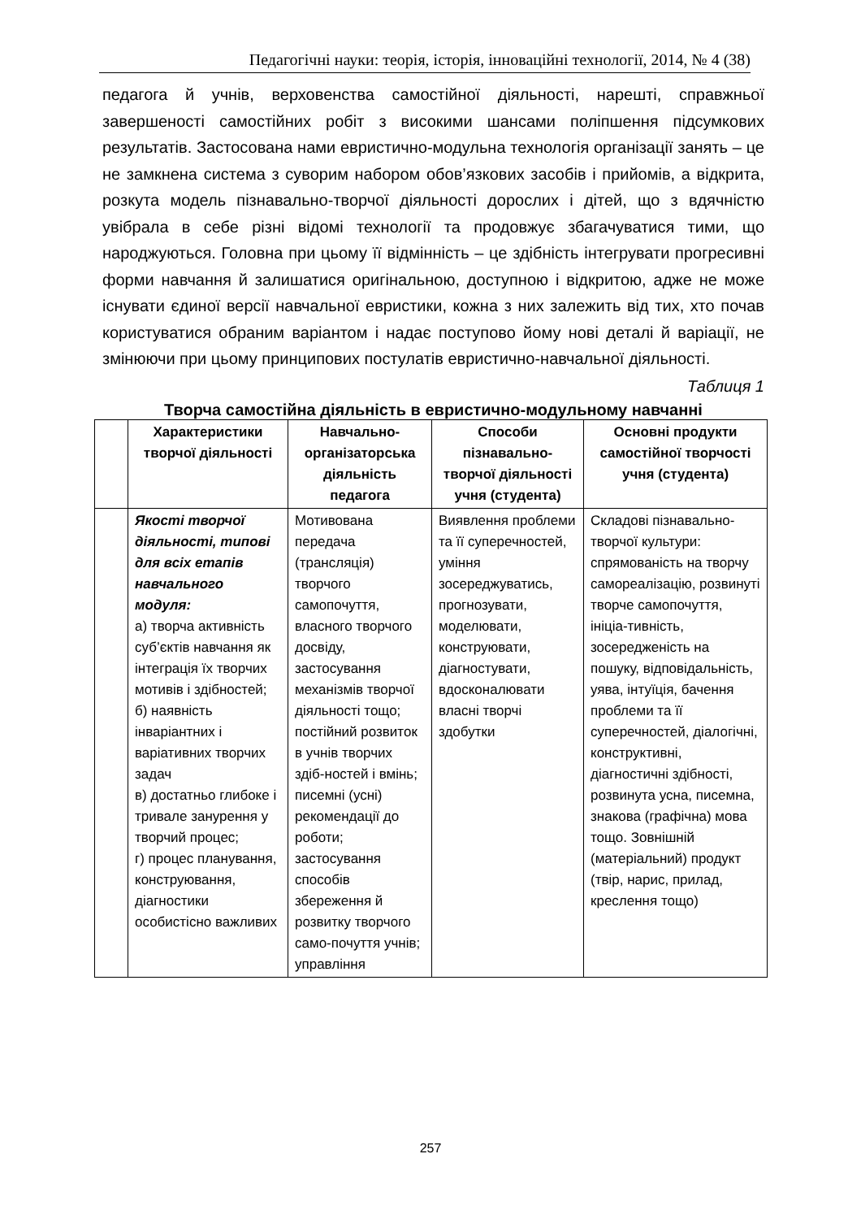Педагогічні науки: теорія, історія, інноваційні технології, 2014, № 4 (38)
педагога й учнів, верховенства самостійної діяльності, нарешті, справжньої завершеності самостійних робіт з високими шансами поліпшення підсумкових результатів. Застосована нами евристично-модульна технологія організації занять – це не замкнена система з суворим набором обов’язкових засобів і прийомів, а відкрита, розкута модель пізнавально-творчої діяльності дорослих і дітей, що з вдячністю увібрала в себе різні відомі технології та продовжує збагачуватися тими, що народжуються. Головна при цьому її відмінність – це здібність інтегрувати прогресивні форми навчання й залишатися оригінальною, доступною і відкритою, адже не може існувати єдиної версії навчальної евристики, кожна з них залежить від тих, хто почав користуватися обраним варіантом і надає поступово йому нові деталі й варіації, не змінюючи при цьому принципових постулатів евристично-навчальної діяльності.
Таблиця 1
Творча самостійна діяльність в евристично-модульному навчанні
| | Характеристики творчої діяльності | Навчально-організаторська діяльність педагога | Способи пізнавально-творчої діяльності учня (студента) | Основні продукти самостійної творчості учня (студента) |
| --- | --- | --- | --- | --- |
| | Якості творчої діяльності, типові для всіх етапів навчального модуля: а) творча активність суб’єктів навчання як інтеграція їх творчих мотивів і здібностей; б) наявність інваріантних і варіативних творчих задач в) достатньо глибоке і тривале занурення у творчий процес; г) процес планування, конструювання, діагностики особистісно важливих | Мотивована передача (трансляція) творчого самопочуття, власного творчого досвіду, застосування механізмів творчої діяльності тощо; постійний розвиток в учнів творчих здіб-ностей і вмінь; писемні (усні) рекомендації до роботи; застосування способів збереження й розвитку творчого само-почуття учнів; управління | Виявлення проблеми та її суперечностей, уміння зосереджуватись, прогнозувати, моделювати, конструювати, діагностувати, вдосконалювати власні творчі здобутки | Складові пізнавально-творчої культури: спрямованість на творчу самореалізацію, розвинуті творче самопочуття, ініціа-тивність, зосередженість на пошуку, відповідальність, уява, інтуїція, бачення проблеми та її суперечностей, діалогічні, конструктивні, діагностичні здібності, розвинута усна, писемна, знакова (графічна) мова тощо. Зовнішній (матеріальний) продукт (твір, нарис, прилад, креслення тощо) |
257